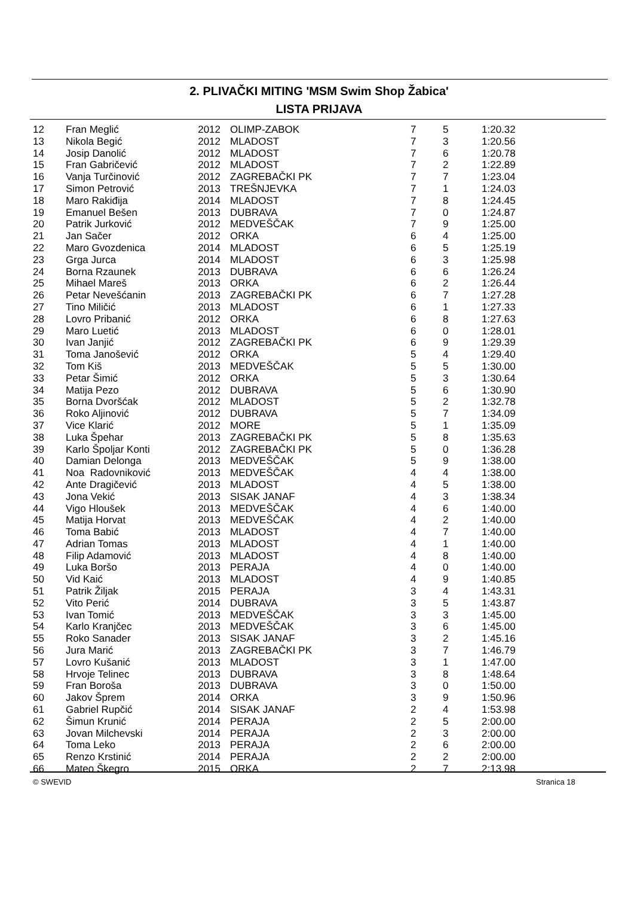2. PLIVAČKI MITING 'MSM Swim Shop Žabica'
LISTA PRIJAVA
| 12 | Fran Meglić | 2012 | OLIMP-ZABOK | 7 | 5 | 1:20.32 |
| 13 | Nikola Begić | 2012 | MLADOST | 7 | 3 | 1:20.56 |
| 14 | Josip Danolić | 2012 | MLADOST | 7 | 6 | 1:20.78 |
| 15 | Fran Gabričević | 2012 | MLADOST | 7 | 2 | 1:22.89 |
| 16 | Vanja Turčinović | 2012 | ZAGREBAČKI PK | 7 | 7 | 1:23.04 |
| 17 | Simon Petrović | 2013 | TREŠNJEVKA | 7 | 1 | 1:24.03 |
| 18 | Maro Rakiđija | 2014 | MLADOST | 7 | 8 | 1:24.45 |
| 19 | Emanuel Bešen | 2013 | DUBRAVA | 7 | 0 | 1:24.87 |
| 20 | Patrik Jurković | 2012 | MEDVEŠČAK | 7 | 9 | 1:25.00 |
| 21 | Jan Sačer | 2012 | ORKA | 6 | 4 | 1:25.00 |
| 22 | Maro Gvozdenica | 2014 | MLADOST | 6 | 5 | 1:25.19 |
| 23 | Grga Jurca | 2014 | MLADOST | 6 | 3 | 1:25.98 |
| 24 | Borna Rzaunek | 2013 | DUBRAVA | 6 | 6 | 1:26.24 |
| 25 | Mihael Mareš | 2013 | ORKA | 6 | 2 | 1:26.44 |
| 26 | Petar Nevešćanin | 2013 | ZAGREBAČKI PK | 6 | 7 | 1:27.28 |
| 27 | Tino Miličić | 2013 | MLADOST | 6 | 1 | 1:27.33 |
| 28 | Lovro Pribanić | 2012 | ORKA | 6 | 8 | 1:27.63 |
| 29 | Maro Luetić | 2013 | MLADOST | 6 | 0 | 1:28.01 |
| 30 | Ivan Janjić | 2012 | ZAGREBAČKI PK | 6 | 9 | 1:29.39 |
| 31 | Toma Janošević | 2012 | ORKA | 5 | 4 | 1:29.40 |
| 32 | Tom Kiš | 2013 | MEDVEŠČAK | 5 | 5 | 1:30.00 |
| 33 | Petar Šimić | 2012 | ORKA | 5 | 3 | 1:30.64 |
| 34 | Matija Pezo | 2012 | DUBRAVA | 5 | 6 | 1:30.90 |
| 35 | Borna Dvoršćak | 2012 | MLADOST | 5 | 2 | 1:32.78 |
| 36 | Roko Aljinović | 2012 | DUBRAVA | 5 | 7 | 1:34.09 |
| 37 | Vice Klarić | 2012 | MORE | 5 | 1 | 1:35.09 |
| 38 | Luka Špehar | 2013 | ZAGREBAČKI PK | 5 | 8 | 1:35.63 |
| 39 | Karlo Špoljar Konti | 2012 | ZAGREBAČKI PK | 5 | 0 | 1:36.28 |
| 40 | Damian Delonga | 2013 | MEDVEŠČAK | 5 | 9 | 1:38.00 |
| 41 | Noa Radovniković | 2013 | MEDVEŠČAK | 4 | 4 | 1:38.00 |
| 42 | Ante Dragičević | 2013 | MLADOST | 4 | 5 | 1:38.00 |
| 43 | Jona Vekić | 2013 | SISAK JANAF | 4 | 3 | 1:38.34 |
| 44 | Vigo Hloušek | 2013 | MEDVEŠČAK | 4 | 6 | 1:40.00 |
| 45 | Matija Horvat | 2013 | MEDVEŠČAK | 4 | 2 | 1:40.00 |
| 46 | Toma Babić | 2013 | MLADOST | 4 | 7 | 1:40.00 |
| 47 | Adrian Tomas | 2013 | MLADOST | 4 | 1 | 1:40.00 |
| 48 | Filip Adamović | 2013 | MLADOST | 4 | 8 | 1:40.00 |
| 49 | Luka Boršo | 2013 | PERAJA | 4 | 0 | 1:40.00 |
| 50 | Vid Kaić | 2013 | MLADOST | 4 | 9 | 1:40.85 |
| 51 | Patrik Žiljak | 2015 | PERAJA | 3 | 4 | 1:43.31 |
| 52 | Vito Perić | 2014 | DUBRAVA | 3 | 5 | 1:43.87 |
| 53 | Ivan Tomić | 2013 | MEDVEŠČAK | 3 | 3 | 1:45.00 |
| 54 | Karlo Kranjčec | 2013 | MEDVEŠČAK | 3 | 6 | 1:45.00 |
| 55 | Roko Sanader | 2013 | SISAK JANAF | 3 | 2 | 1:45.16 |
| 56 | Jura Marić | 2013 | ZAGREBAČKI PK | 3 | 7 | 1:46.79 |
| 57 | Lovro Kušanić | 2013 | MLADOST | 3 | 1 | 1:47.00 |
| 58 | Hrvoje Telinec | 2013 | DUBRAVA | 3 | 8 | 1:48.64 |
| 59 | Fran Boroša | 2013 | DUBRAVA | 3 | 0 | 1:50.00 |
| 60 | Jakov Šprem | 2014 | ORKA | 3 | 9 | 1:50.96 |
| 61 | Gabriel Rupčić | 2014 | SISAK JANAF | 2 | 4 | 1:53.98 |
| 62 | Šimun Krunić | 2014 | PERAJA | 2 | 5 | 2:00.00 |
| 63 | Jovan Milchevski | 2014 | PERAJA | 2 | 3 | 2:00.00 |
| 64 | Toma Leko | 2013 | PERAJA | 2 | 6 | 2:00.00 |
| 65 | Renzo Krstinić | 2014 | PERAJA | 2 | 2 | 2:00.00 |
| 66 | Mateo Škegro | 2015 | ORKA | 2 | 7 | 2:13.98 |
© SWEVID Stranica 18